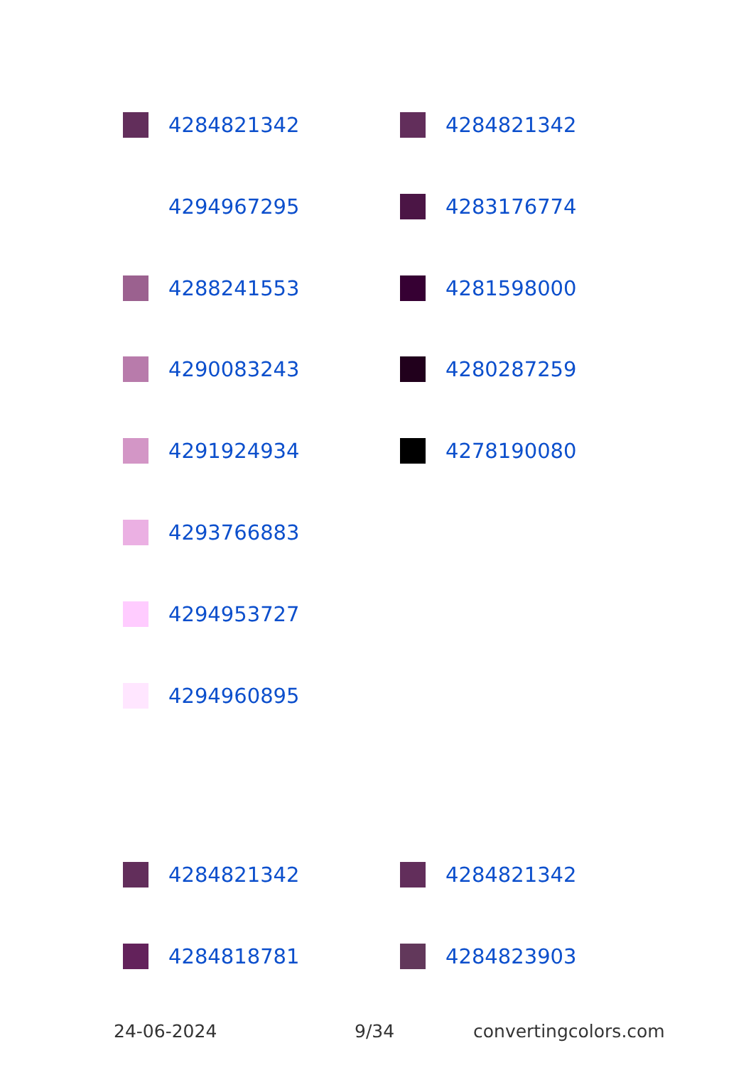4284821342 4284821342
4294967295 4283176774
4288241553 4281598000
4290083243 4280287259
4291924934 4278190080
4293766883
4294953727
4294960895
4284821342 4284821342
4284818781 4284823903
24-06-2024 9/34 convertingcolors.com